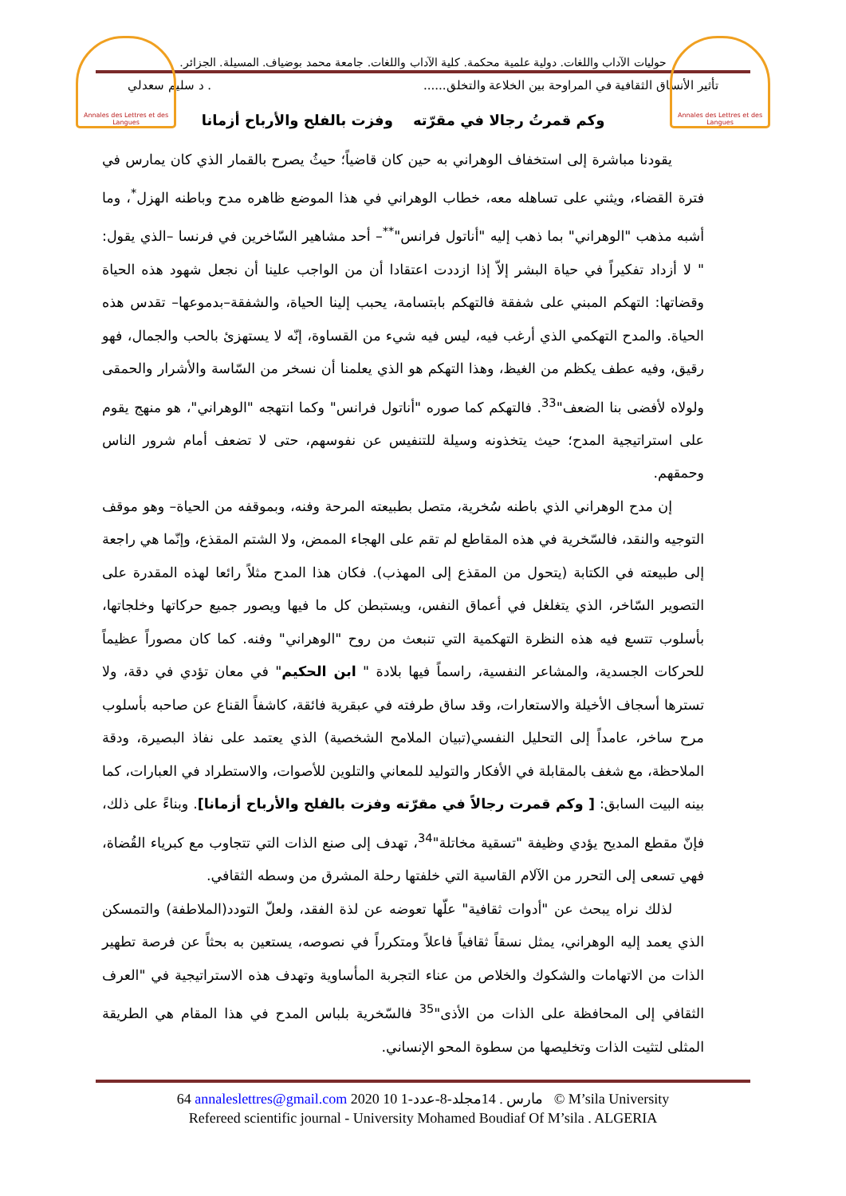Annales des Lettres et des Langues
Annales des Lettres et des Langues
حوليات الآداب واللغات. دولية علمية محكمة. كلية الآداب واللغات. جامعة محمد بوضياف. المسيلة. الجزائر.
تأثير الأنساق الثقافية في المراوحة بين الخلاعة والتخلق....... د سليم سعدلي
وكم قمرتُ رجالا في مقرّته وفزت بالفلح والأرباح أزمانا
يقودنا مباشرة إلى استخفاف الوهراني به حين كان قاضياً؛ حيثُ يصرح بالقمار الذي كان يمارس في فترة القضاء، ويثني على تساهله معه، خطاب الوهراني في هذا الموضع ظاهره مدح وباطنه الهزل<sup>*</sup>، وما أشبه مذهب "الوهراني" بما ذهب إليه "أناتول فرانس"<sup>**</sup>– أحد مشاهير السّاخرين في فرنسا –الذي يقول: " لا أزداد تفكيراً في حياة البشر إلاّ إذا ازددت اعتقادا أن من الواجب علينا أن نجعل شهود هذه الحياة وقضاتها: التهكم المبني على شفقة فالتهكم بابتسامة، يحبب إلينا الحياة، والشفقة–بدموعها– تقدس هذه الحياة. والمدح التهكمي الذي أرغب فيه، ليس فيه شيء من القساوة، إنّه لا يستهزئ بالحب والجمال، فهو رقيق، وفيه عطف يكظم من الغيظ، وهذا التهكم هو الذي يعلمنا أن نسخر من السّاسة والأشرار والحمقى ولولاه لأفضى بنا الضعف"<sup>33</sup>. فالتهكم كما صوره "أناتول فرانس" وكما انتهجه "الوهراني"، هو منهج يقوم على استراتيجية المدح؛ حيث يتخذونه وسيلة للتنفيس عن نفوسهم، حتى لا تضعف أمام شرور الناس وحمقهم.
إن مدح الوهراني الذي باطنه سُخرية، متصل بطبيعته المرحة وفنه، وبموقفه من الحياة– وهو موقف التوجيه والنقد، فالسّخرية في هذه المقاطع لم تقم على الهجاء الممض، ولا الشتم المقذع، وإنّما هي راجعة إلى طبيعته في الكتابة (يتحول من المقذع إلى المهذب). فكان هذا المدح مثلاً رائعا لهذه المقدرة على التصوير السّاخر، الذي يتغلغل في أعماق النفس، ويستبطن كل ما فيها ويصور جميع حركاتها وخلجاتها، بأسلوب تتسع فيه هذه النظرة التهكمية التي تنبعث من روح "الوهراني" وفنه. كما كان مصوراً عظيماً للحركات الجسدية، والمشاعر النفسية، راسماً فيها بلادة " ابن الحكيم" في معان تؤدي في دقة، ولا تسترها أسجاف الأخيلة والاستعارات، وقد ساق طرفته في عبقرية فائقة، كاشفاً القناع عن صاحبه بأسلوب مرح ساخر، عامداً إلى التحليل النفسي(تبيان الملامح الشخصية) الذي يعتمد على نفاذ البصيرة، ودقة الملاحظة، مع شغف بالمقابلة في الأفكار والتوليد للمعاني والتلوين للأصوات، والاستطراد في العبارات، كما بينه البيت السابق: [ وكم قمرت رجالاً في مقرّته وفزت بالفلح والأرباح أزمانا]. وبناءً على ذلك، فإنّ مقطع المديح يؤدي وظيفة "تسقية مخاتلة"<sup>34</sup>، تهدف إلى صنع الذات التي تتجاوب مع كبرياء القُضاة، فهي تسعى إلى التحرر من الآلام القاسية التي خلفتها رحلة المشرق من وسطه الثقافي.
لذلك نراه يبحث عن "أدوات ثقافية" علّها تعوضه عن لذة الفقد، ولعلّ التودد(الملاطفة) والتمسكن الذي يعمد إليه الوهراني، يمثل نسقاً ثقافياً فاعلاً ومتكرراً في نصوصه، يستعين به بحثاً عن فرصة تطهير الذات من الاتهامات والشكوك والخلاص من عناء التجربة المأساوية وتهدف هذه الاستراتيجية في "العرف الثقافي إلى المحافظة على الذات من الأذى"<sup>35</sup> فالسّخرية بلباس المدح في هذا المقام هي الطريقة المثلى لتثيت الذات وتخليصها من سطوة المحو الإنساني.
64 annaleslettres@gmail.com 2020 10 مارس . 14مجلد-8-عدد-1 © M’sila University
Refereed scientific journal - University Mohamed Boudiaf Of M’sila . ALGERIA